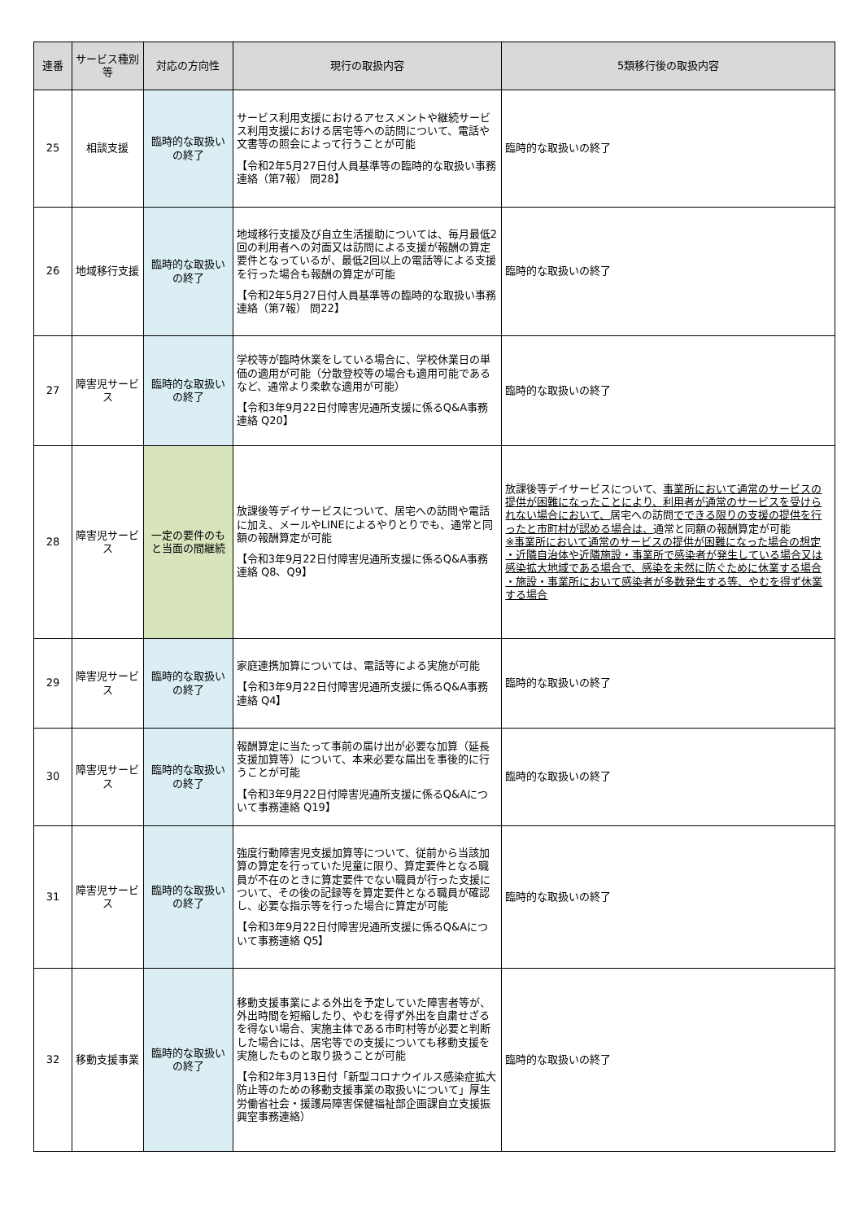| 連番 | サービス種別等 | 対応の方向性 | 現行の取扱内容 | 5類移行後の取扱内容 |
| --- | --- | --- | --- | --- |
| 25 | 相談支援 | 臨時的な取扱いの終了 | サービス利用支援におけるアセスメントや継続サービス利用支援における居宅等への訪問について、電話や文書等の照会によって行うことが可能 【令和2年5月27日付人員基準等の臨時的な取扱い事務連絡（第7報） 問28】 | 臨時的な取扱いの終了 |
| 26 | 地域移行支援 | 臨時的な取扱いの終了 | 地域移行支援及び自立生活援助については、毎月最低2回の利用者への対面又は訪問による支援が報酬の算定要件となっているが、最低2回以上の電話等による支援を行った場合も報酬の算定が可能 【令和2年5月27日付人員基準等の臨時的な取扱い事務連絡（第7報） 問22】 | 臨時的な取扱いの終了 |
| 27 | 障害児サービス | 臨時的な取扱いの終了 | 学校等が臨時休業をしている場合に、学校休業日の単価の適用が可能（分散登校等の場合も適用可能であるなど、通常より柔軟な適用が可能） 【令和3年9月22日付障害児通所支援に係るQ&A事務連絡 Q20】 | 臨時的な取扱いの終了 |
| 28 | 障害児サービス | 一定の要件のもと当面の間継続 | 放課後等デイサービスについて、居宅への訪問や電話に加え、メールやLINEによるやりとりでも、通常と同額の報酬算定が可能 【令和3年9月22日付障害児通所支援に係るQ&A事務連絡 Q8、Q9】 | 放課後等デイサービスについて、 事業所において通常のサービスの提供が困難になったことにより、利用者が通常のサービスを受けられない場合において、 居宅への訪問 でできる限りの支援の提供を行ったと市町村が認める場合は、 通常と同額の報酬算定が可能 ※事業所において通常のサービスの提供が困難になった場合の想定 ・近隣自治体や近隣施設・事業所で感染者が発生している場合又は感染拡大地域である場合で、感染を未然に防ぐために休業する場合 ・施設・事業所において感染者が多数発生する等、やむを得ず休業する場合 |
| 29 | 障害児サービス | 臨時的な取扱いの終了 | 家庭連携加算については、電話等による実施が可能 【令和3年9月22日付障害児通所支援に係るQ&A事務連絡 Q4】 | 臨時的な取扱いの終了 |
| 30 | 障害児サービス | 臨時的な取扱いの終了 | 報酬算定に当たって事前の届け出が必要な加算（延長支援加算等）について、本来必要な届出を事後的に行うことが可能 【令和3年9月22日付障害児通所支援に係るQ&Aについて事務連絡 Q19】 | 臨時的な取扱いの終了 |
| 31 | 障害児サービス | 臨時的な取扱いの終了 | 強度行動障害児支援加算等について、従前から当該加算の算定を行っていた児童に限り、算定要件となる職員が不在のときに算定要件でない職員が行った支援について、その後の記録等を算定要件となる職員が確認し、必要な指示等を行った場合に算定が可能 【令和3年9月22日付障害児通所支援に係るQ&Aについて事務連絡 Q5】 | 臨時的な取扱いの終了 |
| 32 | 移動支援事業 | 臨時的な取扱いの終了 | 移動支援事業による外出を予定していた障害者等が、外出時間を短縮したり、やむを得ず外出を自粛せざるを得ない場合、実施主体である市町村等が必要と判断した場合には、居宅等での支援についても移動支援を実施したものと取り扱うことが可能 【令和2年3月13日付「新型コロナウイルス感染症拡大防止等のための移動支援事業の取扱いについて」厚生労働省社会・援護局障害保健福祉部企画課自立支援振興室事務連絡） | 臨時的な取扱いの終了 |